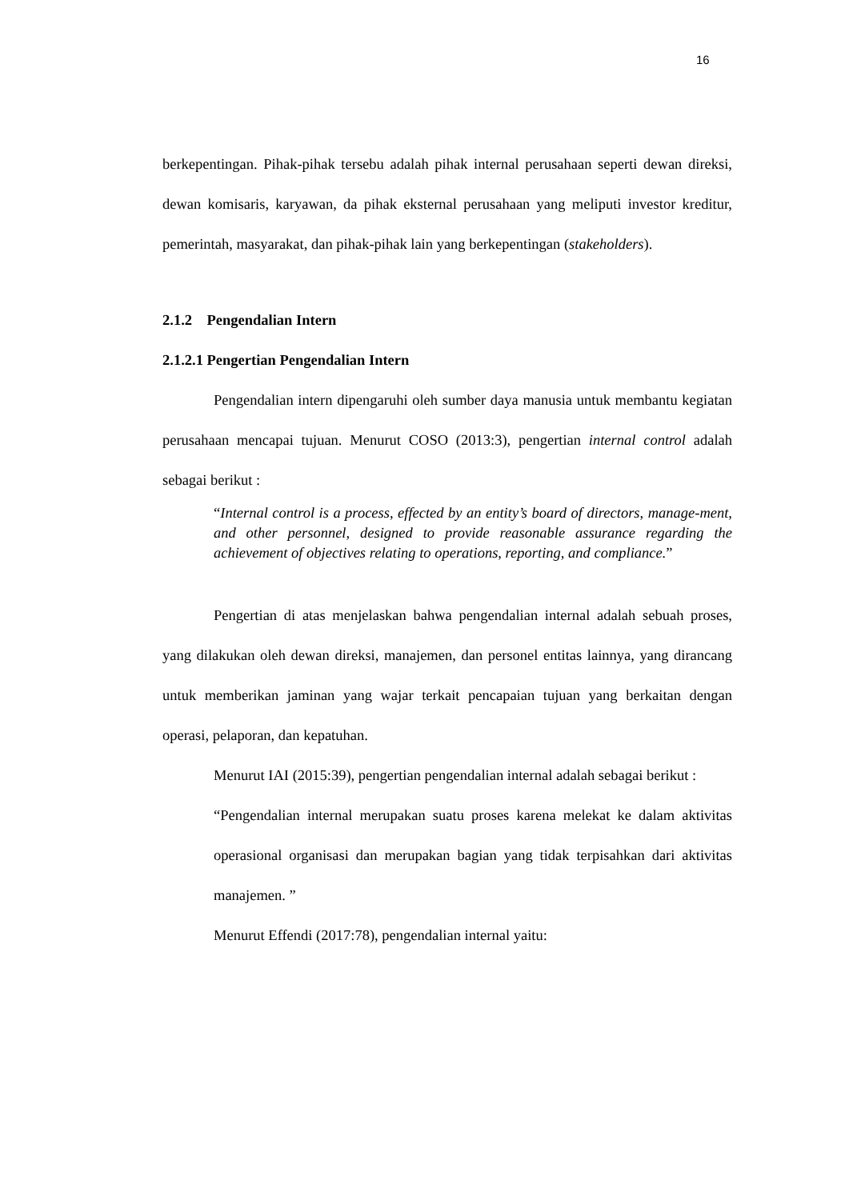16
berkepentingan. Pihak-pihak tersebu adalah pihak internal perusahaan seperti dewan direksi, dewan komisaris, karyawan, da pihak eksternal perusahaan yang meliputi investor kreditur, pemerintah, masyarakat, dan pihak-pihak lain yang berkepentingan (stakeholders).
2.1.2 Pengendalian Intern
2.1.2.1 Pengertian Pengendalian Intern
Pengendalian intern dipengaruhi oleh sumber daya manusia untuk membantu kegiatan perusahaan mencapai tujuan. Menurut COSO (2013:3), pengertian internal control adalah sebagai berikut :
“Internal control is a process, effected by an entity’s board of directors, manage-ment, and other personnel, designed to provide reasonable assurance regarding the achievement of objectives relating to operations, reporting, and compliance.”
Pengertian di atas menjelaskan bahwa pengendalian internal adalah sebuah proses, yang dilakukan oleh dewan direksi, manajemen, dan personel entitas lainnya, yang dirancang untuk memberikan jaminan yang wajar terkait pencapaian tujuan yang berkaitan dengan operasi, pelaporan, dan kepatuhan.
Menurut IAI (2015:39), pengertian pengendalian internal adalah sebagai berikut :
“Pengendalian internal merupakan suatu proses karena melekat ke dalam aktivitas operasional organisasi dan merupakan bagian yang tidak terpisahkan dari aktivitas manajemen. ”
Menurut Effendi (2017:78), pengendalian internal yaitu: